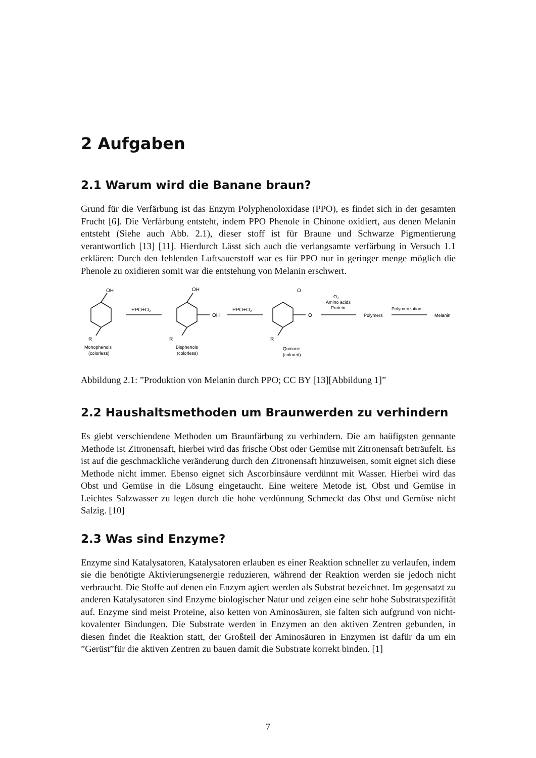2 Aufgaben
2.1 Warum wird die Banane braun?
Grund für die Verfärbung ist das Enzym Polyphenoloxidase (PPO), es findet sich in der gesamten Frucht [6]. Die Verfärbung entsteht, indem PPO Phenole in Chinone oxidiert, aus denen Melanin entsteht (Siehe auch Abb. 2.1), dieser stoff ist für Braune und Schwarze Pigmentierung verantwortlich [13] [11]. Hierdurch Lässt sich auch die verlangsamte verfärbung in Versuch 1.1 erklären: Durch den fehlenden Luftsauerstoff war es für PPO nur in geringer menge möglich die Phenole zu oxidieren somit war die entstehung von Melanin erschwert.
OH
R
Monophenols
(colorless)
PPO+O₂
OH
OH
R
Bisphenols
(colorless)
PPO+O₂
O
O
R
Quinone
(colored)
O₂
Amino acids
Protein
Polymers
Polymerization
Melanin
Abbildung 2.1: ”Produktion von Melanin durch PPO; CC BY [13][Abbildung 1]”
2.2 Haushaltsmethoden um Braunwerden zu verhindern
Es giebt verschiendene Methoden um Braunfärbung zu verhindern. Die am haüfigsten gennante Methode ist Zitronensaft, hierbei wird das frische Obst oder Gemüse mit Zitronensaft beträufelt. Es ist auf die geschmackliche veränderung durch den Zitronensaft hinzuweisen, somit eignet sich diese Methode nicht immer. Ebenso eignet sich Ascorbinsäure verdünnt mit Wasser. Hierbei wird das Obst und Gemüse in die Lösung eingetaucht. Eine weitere Metode ist, Obst und Gemüse in Leichtes Salzwasser zu legen durch die hohe verdünnung Schmeckt das Obst und Gemüse nicht Salzig. [10]
2.3 Was sind Enzyme?
Enzyme sind Katalysatoren, Katalysatoren erlauben es einer Reaktion schneller zu verlaufen, indem sie die benötigte Aktivierungsenergie reduzieren, während der Reaktion werden sie jedoch nicht verbraucht. Die Stoffe auf denen ein Enzym agiert werden als Substrat bezeichnet. Im gegensatzt zu anderen Katalysatoren sind Enzyme biologischer Natur und zeigen eine sehr hohe Substratspezifität auf. Enzyme sind meist Proteine, also ketten von Aminosäuren, sie falten sich aufgrund von nicht-kovalenter Bindungen. Die Substrate werden in Enzymen an den aktiven Zentren gebunden, in diesen findet die Reaktion statt, der Großteil der Aminosäuren in Enzymen ist dafür da um ein ”Gerüst”für die aktiven Zentren zu bauen damit die Substrate korrekt binden. [1]
7